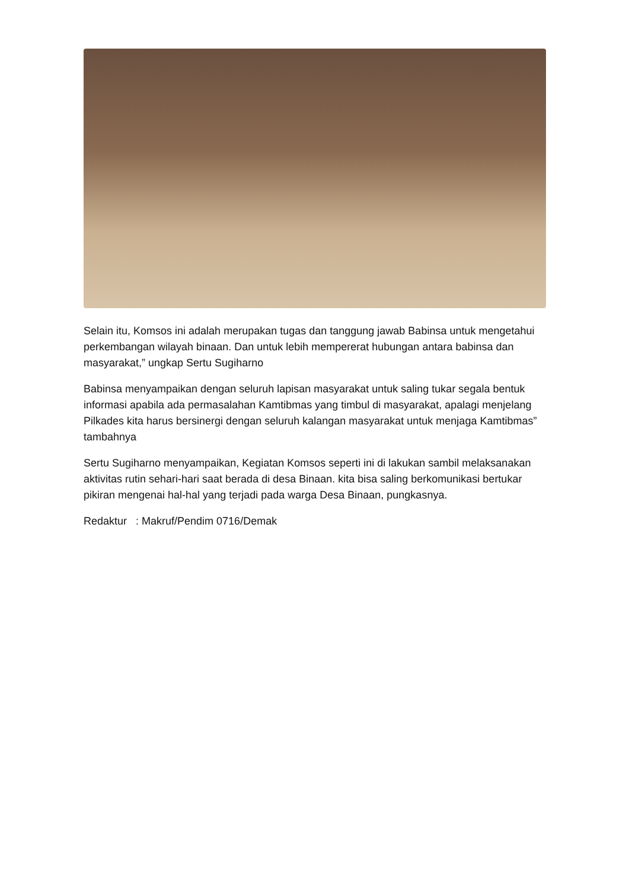Selain itu, Komsos ini adalah merupakan tugas dan tanggung jawab Babinsa untuk mengetahui perkembangan wilayah binaan. Dan untuk lebih mempererat hubungan antara babinsa dan masyarakat,” ungkap Sertu Sugiharno
Babinsa menyampaikan dengan seluruh lapisan masyarakat untuk saling tukar segala bentuk informasi apabila ada permasalahan Kamtibmas yang timbul di masyarakat, apalagi menjelang Pilkades kita harus bersinergi dengan seluruh kalangan masyarakat untuk menjaga Kamtibmas” tambahnya
Sertu Sugiharno menyampaikan, Kegiatan Komsos seperti ini di lakukan sambil melaksanakan aktivitas rutin sehari-hari saat berada di desa Binaan. kita bisa saling berkomunikasi bertukar pikiran mengenai hal-hal yang terjadi pada warga Desa Binaan, pungkasnya.
Redaktur : Makruf/Pendim 0716/Demak